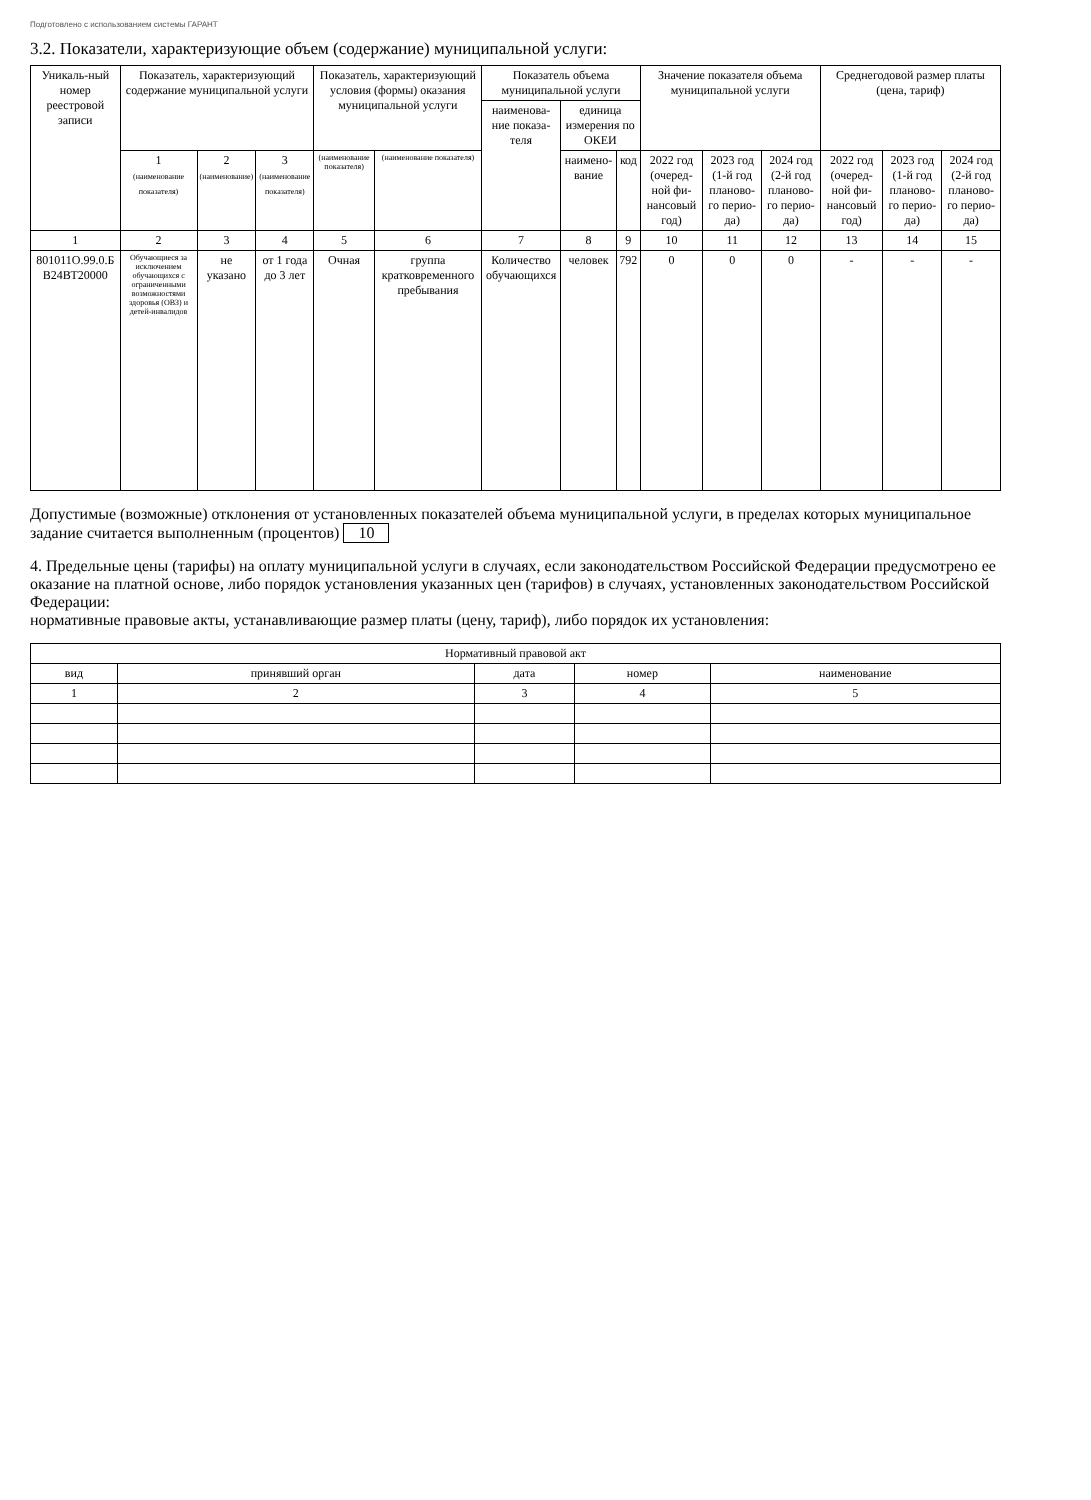Подготовлено с использованием системы ГАРАНТ
3.2. Показатели, характеризующие объем (содержание) муниципальной услуги:
| Уникаль-ный номер реестровой записи | Показатель, характеризующий содержание муниципальной услуги | | | Показатель, характеризующий условия (формы) оказания муниципальной услуги | | Показатель объема муниципальной услуги | | | Значение показателя объема муниципальной услуги | | | Среднегодовой размер платы (цена, тариф) | | |
| --- | --- | --- | --- | --- | --- | --- | --- | --- | --- | --- | --- | --- | --- | --- |
| | | | | | | наименова-ние показа-теля | единица измерения по ОКЕИ | | | | | | | |
| | 1 (наименование показателя) | 2 (наименование) | 3 (наименование показателя) | (наименование показателя) | (наименование показателя) | | наимено-вание | код | 2022 год (очеред-ной фи-нансовый год) | 2023 год (1-й год планово-го перио-да) | 2024 год (2-й год планово-го перио-да) | 2022 год (очеред-ной фи-нансовый год) | 2023 год (1-й год планово-го перио-да) | 2024 год (2-й год планово-го перио-да) |
| 1 | 2 | 3 | 4 | 5 | 6 | 7 | 8 | 9 | 10 | 11 | 12 | 13 | 14 | 15 |
| 801011О.99.0.Б В24ВТ20000 | Обучающиеся за исключением обучающихся с ограниченными возможностями здоровья (ОВЗ) и детей-инвалидов | не указано | от 1 года до 3 лет | Очная | группа кратковременного пребывания | Количество обучающихся | человек | 792 | 0 | 0 | 0 | - | - | - |
Допустимые (возможные) отклонения от установленных показателей объема муниципальной услуги, в пределах которых муниципальное задание считается выполненным (процентов) 10
4. Предельные цены (тарифы) на оплату муниципальной услуги в случаях, если законодательством Российской Федерации предусмотрено ее оказание на платной основе, либо порядок установления указанных цен (тарифов) в случаях, установленных законодательством Российской Федерации:
нормативные правовые акты, устанавливающие размер платы (цену, тариф), либо порядок их установления:
| Нормативный правовой акт | | | | |
| --- | --- | --- | --- | --- |
| вид | принявший орган | дата | номер | наименование |
| 1 | 2 | 3 | 4 | 5 |